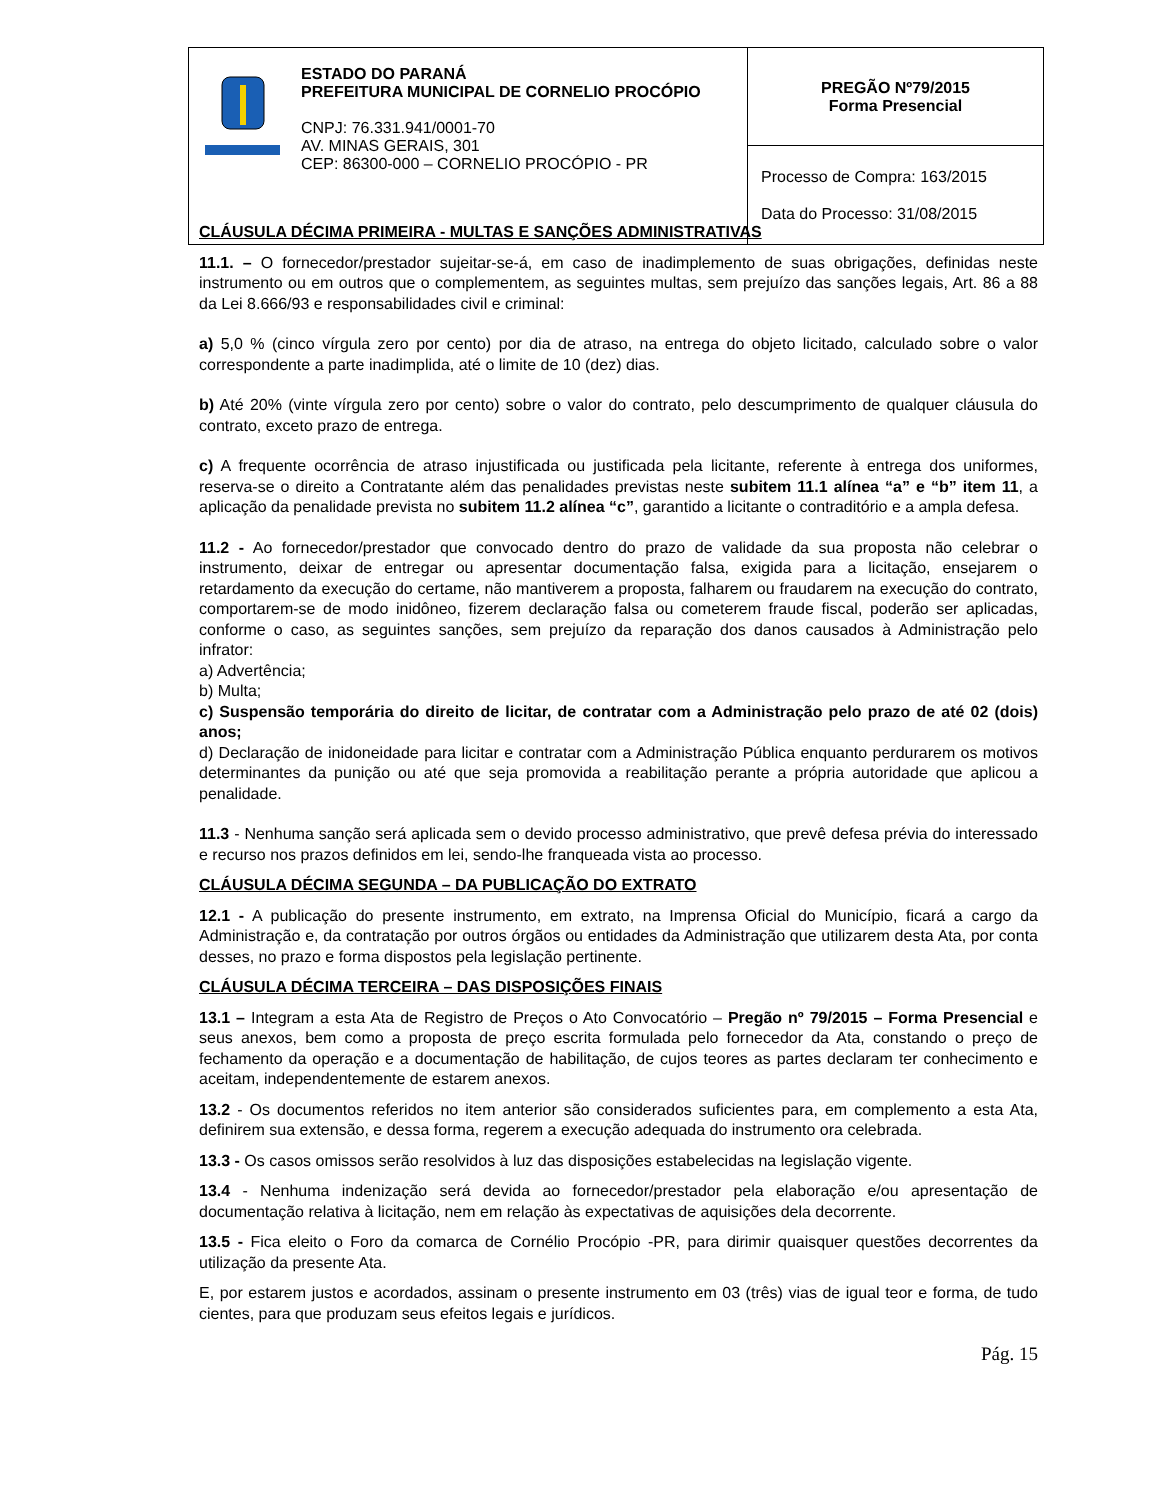| ESTADO DO PARANÁ PREFEITURA MUNICIPAL DE CORNELIO PROCÓPIO CNPJ: 76.331.941/0001-70 AV. MINAS GERAIS, 301 CEP: 86300-000 – CORNELIO PROCÓPIO - PR | PREGÃO Nº79/2015 Forma Presencial |
| | Processo de Compra: 163/2015 Data do Processo: 31/08/2015 |
CLÁUSULA DÉCIMA PRIMEIRA - MULTAS E SANÇÕES ADMINISTRATIVAS
11.1. – O fornecedor/prestador sujeitar-se-á, em caso de inadimplemento de suas obrigações, definidas neste instrumento ou em outros que o complementem, as seguintes multas, sem prejuízo das sanções legais, Art. 86 a 88 da Lei 8.666/93 e responsabilidades civil e criminal:
a) 5,0 % (cinco vírgula zero por cento) por dia de atraso, na entrega do objeto licitado, calculado sobre o valor correspondente a parte inadimplida, até o limite de 10 (dez) dias.
b) Até 20% (vinte vírgula zero por cento) sobre o valor do contrato, pelo descumprimento de qualquer cláusula do contrato, exceto prazo de entrega.
c) A frequente ocorrência de atraso injustificada ou justificada pela licitante, referente à entrega dos uniformes, reserva-se o direito a Contratante além das penalidades previstas neste subitem 11.1 alínea “a” e “b” item 11, a aplicação da penalidade prevista no subitem 11.2 alínea “c”, garantido a licitante o contraditório e a ampla defesa.
11.2 - Ao fornecedor/prestador que convocado dentro do prazo de validade da sua proposta não celebrar o instrumento, deixar de entregar ou apresentar documentação falsa, exigida para a licitação, ensejarem o retardamento da execução do certame, não mantiverem a proposta, falharem ou fraudarem na execução do contrato, comportarem-se de modo inidôneo, fizerem declaração falsa ou cometerem fraude fiscal, poderão ser aplicadas, conforme o caso, as seguintes sanções, sem prejuízo da reparação dos danos causados à Administração pelo infrator:
a) Advertência;
b) Multa;
c) Suspensão temporária do direito de licitar, de contratar com a Administração pelo prazo de até 02 (dois) anos;
d) Declaração de inidoneidade para licitar e contratar com a Administração Pública enquanto perdurarem os motivos determinantes da punição ou até que seja promovida a reabilitação perante a própria autoridade que aplicou a penalidade.
11.3 - Nenhuma sanção será aplicada sem o devido processo administrativo, que prevê defesa prévia do interessado e recurso nos prazos definidos em lei, sendo-lhe franqueada vista ao processo.
CLÁUSULA DÉCIMA SEGUNDA – DA PUBLICAÇÃO DO EXTRATO
12.1 - A publicação do presente instrumento, em extrato, na Imprensa Oficial do Município, ficará a cargo da Administração e, da contratação por outros órgãos ou entidades da Administração que utilizarem desta Ata, por conta desses, no prazo e forma dispostos pela legislação pertinente.
CLÁUSULA DÉCIMA TERCEIRA – DAS DISPOSIÇÕES FINAIS
13.1 – Integram a esta Ata de Registro de Preços o Ato Convocatório – Pregão nº 79/2015 – Forma Presencial e seus anexos, bem como a proposta de preço escrita formulada pelo fornecedor da Ata, constando o preço de fechamento da operação e a documentação de habilitação, de cujos teores as partes declaram ter conhecimento e aceitam, independentemente de estarem anexos.
13.2 - Os documentos referidos no item anterior são considerados suficientes para, em complemento a esta Ata, definirem sua extensão, e dessa forma, regerem a execução adequada do instrumento ora celebrada.
13.3 - Os casos omissos serão resolvidos à luz das disposições estabelecidas na legislação vigente.
13.4 - Nenhuma indenização será devida ao fornecedor/prestador pela elaboração e/ou apresentação de documentação relativa à licitação, nem em relação às expectativas de aquisições dela decorrente.
13.5 - Fica eleito o Foro da comarca de Cornélio Procópio -PR, para dirimir quaisquer questões decorrentes da utilização da presente Ata.
E, por estarem justos e acordados, assinam o presente instrumento em 03 (três) vias de igual teor e forma, de tudo cientes, para que produzam seus efeitos legais e jurídicos.
Pág. 15